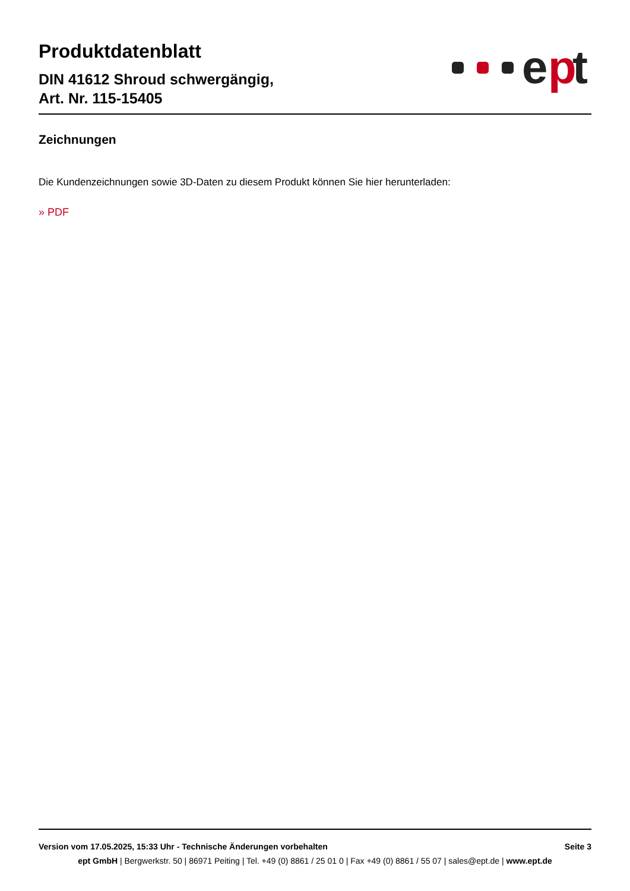Produktdatenblatt
DIN 41612 Shroud schwergängig,
Art. Nr. 115-15405
e
p
t
Zeichnungen
Die Kundenzeichnungen sowie 3D-Daten zu diesem Produkt können Sie hier herunterladen:
» PDF
Version vom 17.05.2025, 15:33 Uhr - Technische Änderungen vorbehalten Seite 3
ept GmbH | Bergwerkstr. 50 | 86971 Peiting | Tel. +49 (0) 8861 / 25 01 0 | Fax +49 (0) 8861 / 55 07 | sales@ept.de | www.ept.de